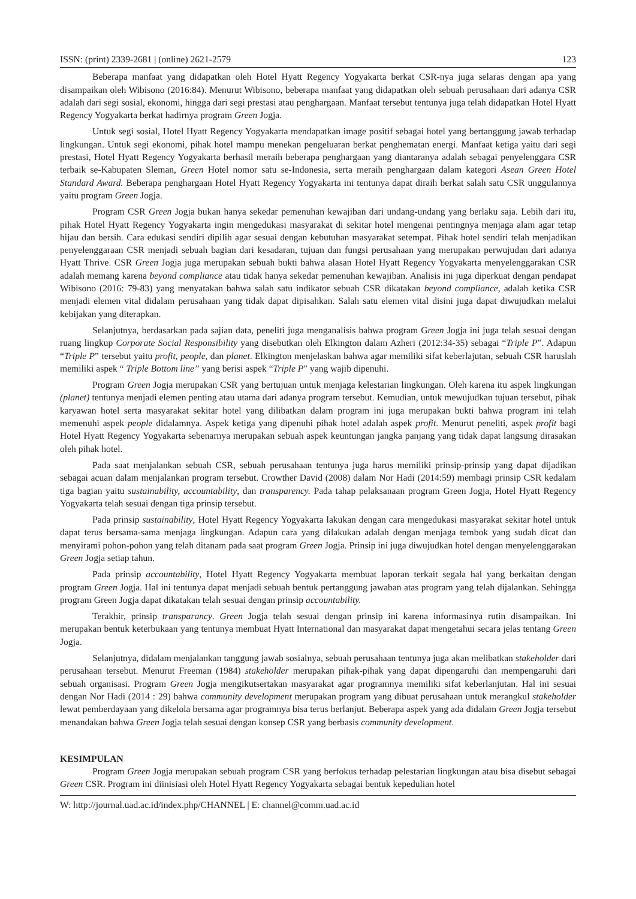ISSN: (print) 2339-2681 | (online) 2621-2579 123
Beberapa manfaat yang didapatkan oleh Hotel Hyatt Regency Yogyakarta berkat CSR-nya juga selaras dengan apa yang disampaikan oleh Wibisono (2016:84). Menurut Wibisono, beberapa manfaat yang didapatkan oleh sebuah perusahaan dari adanya CSR adalah dari segi sosial, ekonomi, hingga dari segi prestasi atau penghargaan. Manfaat tersebut tentunya juga telah didapatkan Hotel Hyatt Regency Yogyakarta berkat hadirnya program Green Jogja.
Untuk segi sosial, Hotel Hyatt Regency Yogyakarta mendapatkan image positif sebagai hotel yang bertanggung jawab terhadap lingkungan. Untuk segi ekonomi, pihak hotel mampu menekan pengeluaran berkat penghematan energi. Manfaat ketiga yaitu dari segi prestasi, Hotel Hyatt Regency Yogyakarta berhasil meraih beberapa penghargaan yang diantaranya adalah sebagai penyelenggara CSR terbaik se-Kabupaten Sleman, Green Hotel nomor satu se-Indonesia, serta meraih penghargaan dalam kategori Asean Green Hotel Standard Award. Beberapa penghargaan Hotel Hyatt Regency Yogyakarta ini tentunya dapat diraih berkat salah satu CSR unggulannya yaitu program Green Jogja.
Program CSR Green Jogja bukan hanya sekedar pemenuhan kewajiban dari undang-undang yang berlaku saja. Lebih dari itu, pihak Hotel Hyatt Regency Yogyakarta ingin mengedukasi masyarakat di sekitar hotel mengenai pentingnya menjaga alam agar tetap hijau dan bersih. Cara edukasi sendiri dipilih agar sesuai dengan kebutuhan masyarakat setempat. Pihak hotel sendiri telah menjadikan penyelenggaraan CSR menjadi sebuah bagian dari kesadaran, tujuan dan fungsi perusahaan yang merupakan perwujudan dari adanya Hyatt Thrive. CSR Green Jogja juga merupakan sebuah bukti bahwa alasan Hotel Hyatt Regency Yogyakarta menyelenggarakan CSR adalah memang karena beyond compliance atau tidak hanya sekedar pemenuhan kewajiban. Analisis ini juga diperkuat dengan pendapat Wibisono (2016: 79-83) yang menyatakan bahwa salah satu indikator sebuah CSR dikatakan beyond compliance, adalah ketika CSR menjadi elemen vital didalam perusahaan yang tidak dapat dipisahkan. Salah satu elemen vital disini juga dapat diwujudkan melalui kebijakan yang diterapkan.
Selanjutnya, berdasarkan pada sajian data, peneliti juga menganalisis bahwa program Green Jogja ini juga telah sesuai dengan ruang lingkup Corporate Social Responsibility yang disebutkan oleh Elkington dalam Azheri (2012:34-35) sebagai “Triple P”. Adapun “Triple P” tersebut yaitu profit, people, dan planet. Elkington menjelaskan bahwa agar memiliki sifat keberlajutan, sebuah CSR haruslah memiliki aspek “ Triple Bottom line” yang berisi aspek “Triple P” yang wajib dipenuhi.
Program Green Jogja merupakan CSR yang bertujuan untuk menjaga kelestarian lingkungan. Oleh karena itu aspek lingkungan (planet) tentunya menjadi elemen penting atau utama dari adanya program tersebut. Kemudian, untuk mewujudkan tujuan tersebut, pihak karyawan hotel serta masyarakat sekitar hotel yang dilibatkan dalam program ini juga merupakan bukti bahwa program ini telah memenuhi aspek people didalamnya. Aspek ketiga yang dipenuhi pihak hotel adalah aspek profit. Menurut peneliti, aspek profit bagi Hotel Hyatt Regency Yogyakarta sebenarnya merupakan sebuah aspek keuntungan jangka panjang yang tidak dapat langsung dirasakan oleh pihak hotel.
Pada saat menjalankan sebuah CSR, sebuah perusahaan tentunya juga harus memiliki prinsip-prinsip yang dapat dijadikan sebagai acuan dalam menjalankan program tersebut. Crowther David (2008) dalam Nor Hadi (2014:59) membagi prinsip CSR kedalam tiga bagian yaitu sustainability, accountability, dan transparency. Pada tahap pelaksanaan program Green Jogja, Hotel Hyatt Regency Yogyakarta telah sesuai dengan tiga prinsip tersebut.
Pada prinsip sustainability, Hotel Hyatt Regency Yogyakarta lakukan dengan cara mengedukasi masyarakat sekitar hotel untuk dapat terus bersama-sama menjaga lingkungan. Adapun cara yang dilakukan adalah dengan menjaga tembok yang sudah dicat dan menyirami pohon-pohon yang telah ditanam pada saat program Green Jogja. Prinsip ini juga diwujudkan hotel dengan menyelenggarakan Green Jogja setiap tahun.
Pada prinsip accountability, Hotel Hyatt Regency Yogyakarta membuat laporan terkait segala hal yang berkaitan dengan program Green Jogja. Hal ini tentunya dapat menjadi sebuah bentuk pertanggung jawaban atas program yang telah dijalankan. Sehingga program Green Jogja dapat dikatakan telah sesuai dengan prinsip accountability.
Terakhir, prinsip transparancy. Green Jogja telah sesuai dengan prinsip ini karena informasinya rutin disampaikan. Ini merupakan bentuk keterbukaan yang tentunya membuat Hyatt International dan masyarakat dapat mengetahui secara jelas tentang Green Jogja.
Selanjutnya, didalam menjalankan tanggung jawab sosialnya, sebuah perusahaan tentunya juga akan melibatkan stakeholder dari perusahaan tersebut. Menurut Freeman (1984) stakeholder merupakan pihak-pihak yang dapat dipengaruhi dan mempengaruhi dari sebuah organisasi. Program Green Jogja mengikutsertakan masyarakat agar programnya memiliki sifat keberlanjutan. Hal ini sesuai dengan Nor Hadi (2014 : 29) bahwa community development merupakan program yang dibuat perusahaan untuk merangkul stakeholder lewat pemberdayaan yang dikelola bersama agar programnya bisa terus berlanjut. Beberapa aspek yang ada didalam Green Jogja tersebut menandakan bahwa Green Jogja telah sesuai dengan konsep CSR yang berbasis community development.
KESIMPULAN
Program Green Jogja merupakan sebuah program CSR yang berfokus terhadap pelestarian lingkungan atau bisa disebut sebagai Green CSR. Program ini diinisiasi oleh Hotel Hyatt Regency Yogyakarta sebagai bentuk kepedulian hotel
W: http://journal.uad.ac.id/index.php/CHANNEL | E: channel@comm.uad.ac.id